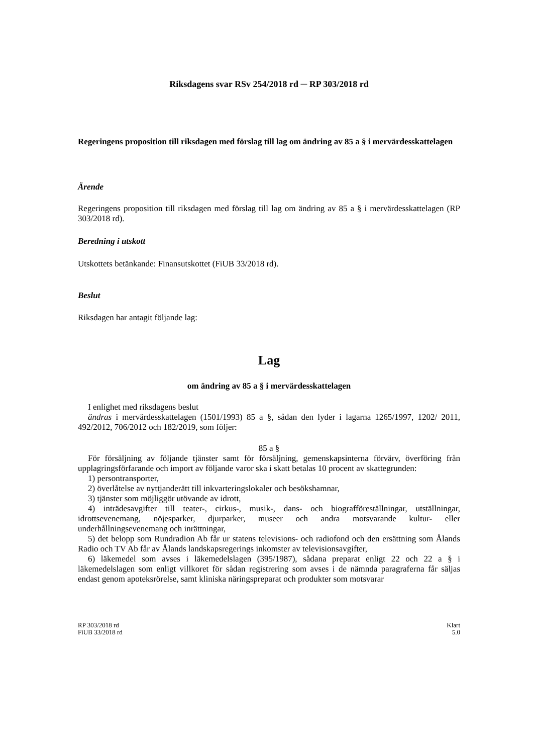Riksdagens svar RSv 254/2018 rd ─ RP 303/2018 rd
Regeringens proposition till riksdagen med förslag till lag om ändring av 85 a § i mervärdesskattelagen
Ärende
Regeringens proposition till riksdagen med förslag till lag om ändring av 85 a § i mervärdesskattelagen (RP 303/2018 rd).
Beredning i utskott
Utskottets betänkande: Finansutskottet (FiUB 33/2018 rd).
Beslut
Riksdagen har antagit följande lag:
Lag
om ändring av 85 a § i mervärdesskattelagen
I enlighet med riksdagens beslut
ändras i mervärdesskattelagen (1501/1993) 85 a §, sådan den lyder i lagarna 1265/1997, 1202/ 2011, 492/2012, 706/2012 och 182/2019, som följer:
85 a §
För försäljning av följande tjänster samt för försäljning, gemenskapsinterna förvärv, överföring från upplagringsförfarande och import av följande varor ska i skatt betalas 10 procent av skattegrunden:
1) persontransporter,
2) överlåtelse av nyttjanderätt till inkvarteringslokaler och besökshamnar,
3) tjänster som möjliggör utövande av idrott,
4) inträdesavgifter till teater-, cirkus-, musik-, dans- och biografföreställningar, utställningar, idrottsevenemang, nöjesparker, djurparker, museer och andra motsvarande kultur- eller underhållningsevenemang och inrättningar,
5) det belopp som Rundradion Ab får ur statens televisions- och radiofond och den ersättning som Ålands Radio och TV Ab får av Ålands landskapsregerings inkomster av televisionsavgifter,
6) läkemedel som avses i läkemedelslagen (395/1987), sådana preparat enligt 22 och 22 a § i läkemedelslagen som enligt villkoret för sådan registrering som avses i de nämnda paragraferna får säljas endast genom apoteksrörelse, samt kliniska näringspreparat och produkter som motsvarar
RP 303/2018 rd
FiUB 33/2018 rd
Klart
5.0